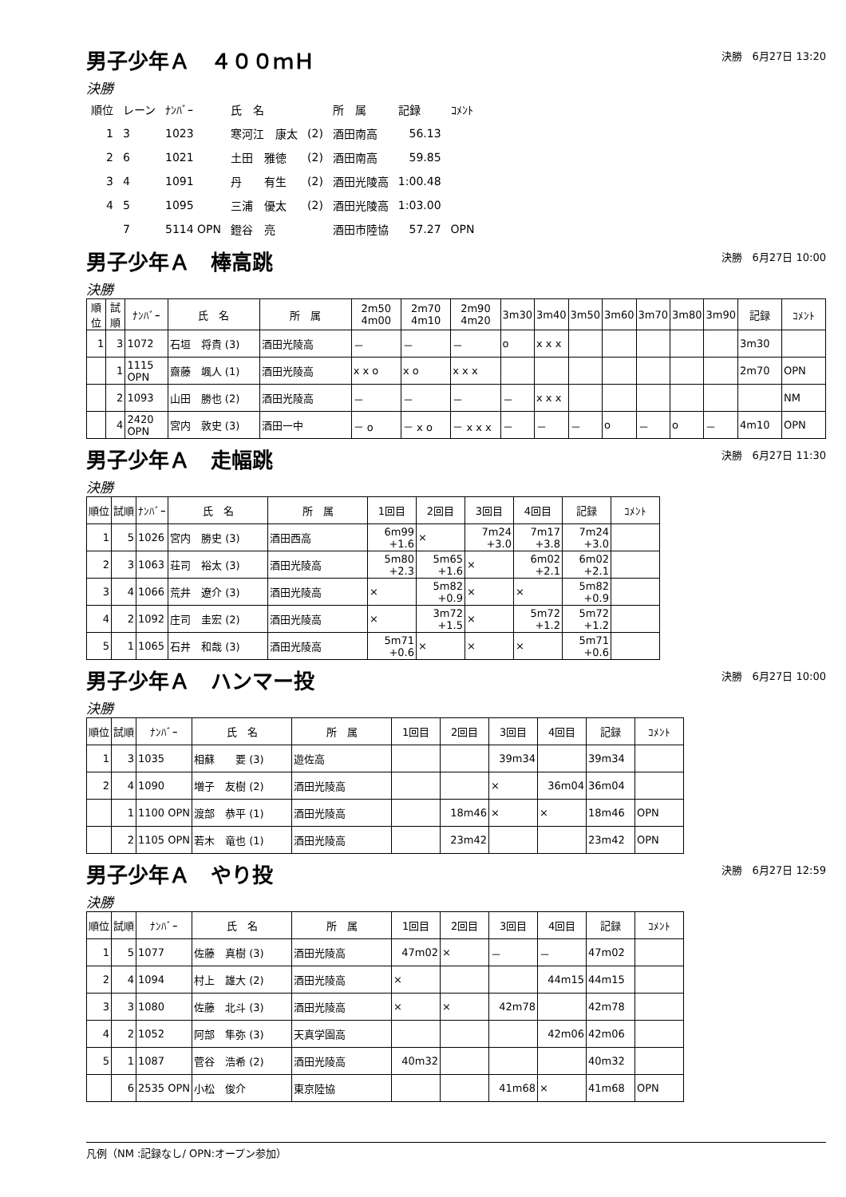男子少年Ａ　４００ｍＨ
決勝　6月27日 13:20
決勝
| 順位 | レーン | ﾅﾝﾊﾞｰ | 氏 名 | | 所 属 | 記録 | ｺﾒﾝﾄ |
| 1 | 3 | 1023 | 寒河江 康太 | (2) | 酒田南高 | 56.13 | |
| 2 | 6 | 1021 | 土田 雅徳 | (2) | 酒田南高 | 59.85 | |
| 3 | 4 | 1091 | 丹 有生 | (2) | 酒田光陵高 | 1:00.48 | |
| 4 | 5 | 1095 | 三浦 優太 | (2) | 酒田光陵高 | 1:03.00 | |
| | 7 | 5114 OPN | 鐙谷 亮 | | 酒田市陸協 | 57.27 | OPN |
男子少年Ａ　棒高跳
決勝　6月27日 10:00
決勝
| 順位 | 試順 | ﾅﾝﾊﾞｰ | 氏 名 | 所 属 | 2m50 4m00 | 2m70 4m10 | 2m90 4m20 | 3m30 | 3m40 | 3m50 | 3m60 | 3m70 | 3m80 | 3m90 | 記録 | ｺﾒﾝﾄ |
| --- | --- | --- | --- | --- | --- | --- | --- | --- | --- | --- | --- | --- | --- | --- | --- | --- |
| 1 | 3 | 1072 | 石垣 将貴 (3) | 酒田光陵高 | － | － | － | o | x x x | | | | | | 3m30 | |
| | 1 | 1115 OPN | 齋藤 颯人 (1) | 酒田光陵高 | x x o | x o | x x x | | | | | | | | 2m70 | OPN |
| | 2 | 1093 | 山田 勝也 (2) | 酒田光陵高 | － | － | － | － | x x x | | | | | | | NM |
| | 4 | 2420 OPN | 宮内 敦史 (3) | 酒田一中 | － o | － x o | － x x x | － | － | － | o | － | o | － | 4m10 | OPN |
男子少年Ａ　走幅跳
決勝　6月27日 11:30
決勝
| 順位 | 試順 | ﾅﾝﾊﾞｰ | 氏 名 | 所 属 | 1回目 | 2回目 | 3回目 | 4回目 | 記録 | ｺﾒﾝﾄ |
| --- | --- | --- | --- | --- | --- | --- | --- | --- | --- | --- |
| 1 | 5 | 1026 | 宮内 勝史 (3) | 酒田西高 | 6m99 +1.6 | × | 7m24 +3.0 | 7m17 +3.8 | 7m24 +3.0 | |
| 2 | 3 | 1063 | 荘司 裕太 (3) | 酒田光陵高 | 5m80 +2.3 | 5m65 +1.6 | × | 6m02 +2.1 | 6m02 +2.1 | |
| 3 | 4 | 1066 | 荒井 遼介 (3) | 酒田光陵高 | × | 5m82 +0.9 | × | × | 5m82 +0.9 | |
| 4 | 2 | 1092 | 庄司 圭宏 (2) | 酒田光陵高 | × | 3m72 +1.5 | × | 5m72 +1.2 | 5m72 +1.2 | |
| 5 | 1 | 1065 | 石井 和哉 (3) | 酒田光陵高 | 5m71 +0.6 | × | × | × | 5m71 +0.6 | |
男子少年Ａ　ハンマー投
決勝　6月27日 10:00
決勝
| 順位 | 試順 | ﾅﾝﾊﾞｰ | 氏 名 | 所 属 | 1回目 | 2回目 | 3回目 | 4回目 | 記録 | ｺﾒﾝﾄ |
| --- | --- | --- | --- | --- | --- | --- | --- | --- | --- | --- |
| 1 | 3 | 1035 | 相蘇 要 (3) | 遊佐高 | | | 39m34 | | 39m34 | |
| 2 | 4 | 1090 | 増子 友樹 (2) | 酒田光陵高 | | | × | 36m04 | 36m04 | |
| | 1 | 1100 OPN | 渡部 恭平 (1) | 酒田光陵高 | | 18m46 | × | × | 18m46 | OPN |
| | 2 | 1105 OPN | 若木 竜也 (1) | 酒田光陵高 | | 23m42 | | | 23m42 | OPN |
男子少年Ａ　やり投
決勝　6月27日 12:59
決勝
| 順位 | 試順 | ﾅﾝﾊﾞｰ | 氏 名 | 所 属 | 1回目 | 2回目 | 3回目 | 4回目 | 記録 | ｺﾒﾝﾄ |
| --- | --- | --- | --- | --- | --- | --- | --- | --- | --- | --- |
| 1 | 5 | 1077 | 佐藤 真樹 (3) | 酒田光陵高 | 47m02 | × | － | － | 47m02 | |
| 2 | 4 | 1094 | 村上 雄大 (2) | 酒田光陵高 | × | | | 44m15 | 44m15 | |
| 3 | 3 | 1080 | 佐藤 北斗 (3) | 酒田光陵高 | × | × | 42m78 | | 42m78 | |
| 4 | 2 | 1052 | 阿部 隼弥 (3) | 天真学園高 | | | | 42m06 | 42m06 | |
| 5 | 1 | 1087 | 菅谷 浩希 (2) | 酒田光陵高 | 40m32 | | | | 40m32 | |
| | 6 | 2535 OPN | 小松 俊介 | 東京陸協 | | | 41m68 | × | 41m68 | OPN |
凡例（NM :記録なし/ OPN:オープン参加）